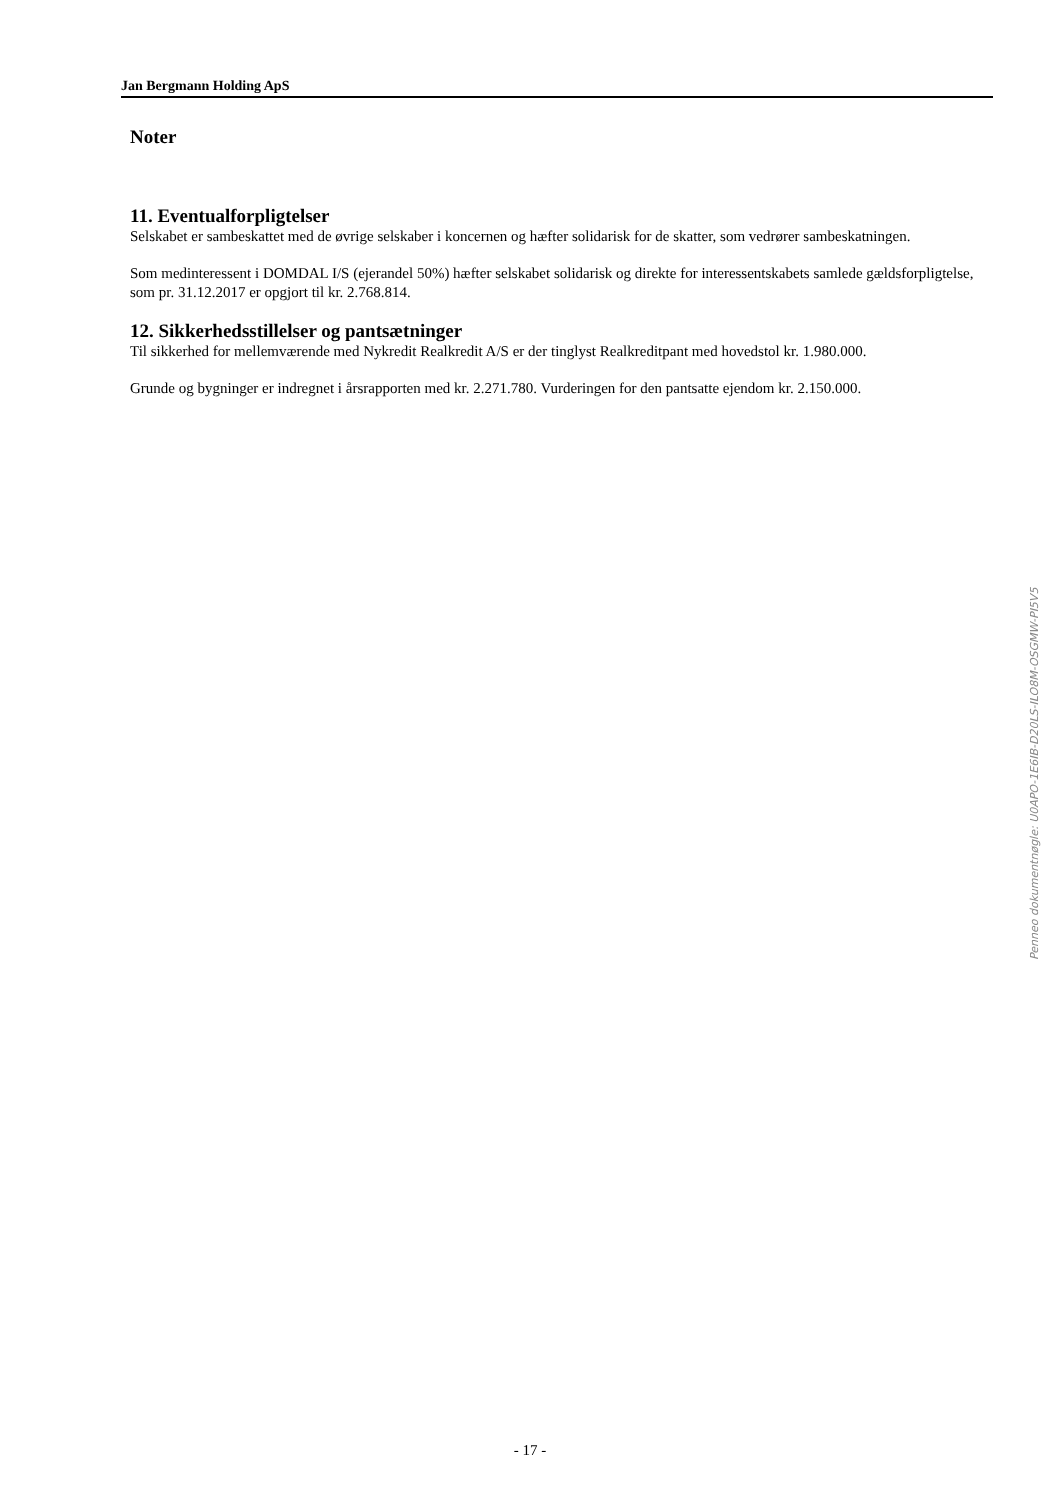Jan Bergmann Holding ApS
Noter
11. Eventualforpligtelser
Selskabet er sambeskattet med de øvrige selskaber i koncernen og hæfter solidarisk for de skatter, som vedrører sambeskatningen.
Som medinteressent i DOMDAL I/S (ejerandel 50%) hæfter selskabet solidarisk og direkte for interessentskabets samlede gældsforpligtelse, som pr. 31.12.2017 er opgjort til kr. 2.768.814.
12. Sikkerhedsstillelser og pantsætninger
Til sikkerhed for mellemværende med Nykredit Realkredit A/S er der tinglyst Realkreditpant med hovedstol kr. 1.980.000.
Grunde og bygninger er indregnet i årsrapporten med kr. 2.271.780. Vurderingen for den pantsatte ejendom kr. 2.150.000.
Penneo dokumentnøgle: U0APO-1E6IB-D20LS-ILO8M-OSGMW-PI5V5
- 17 -